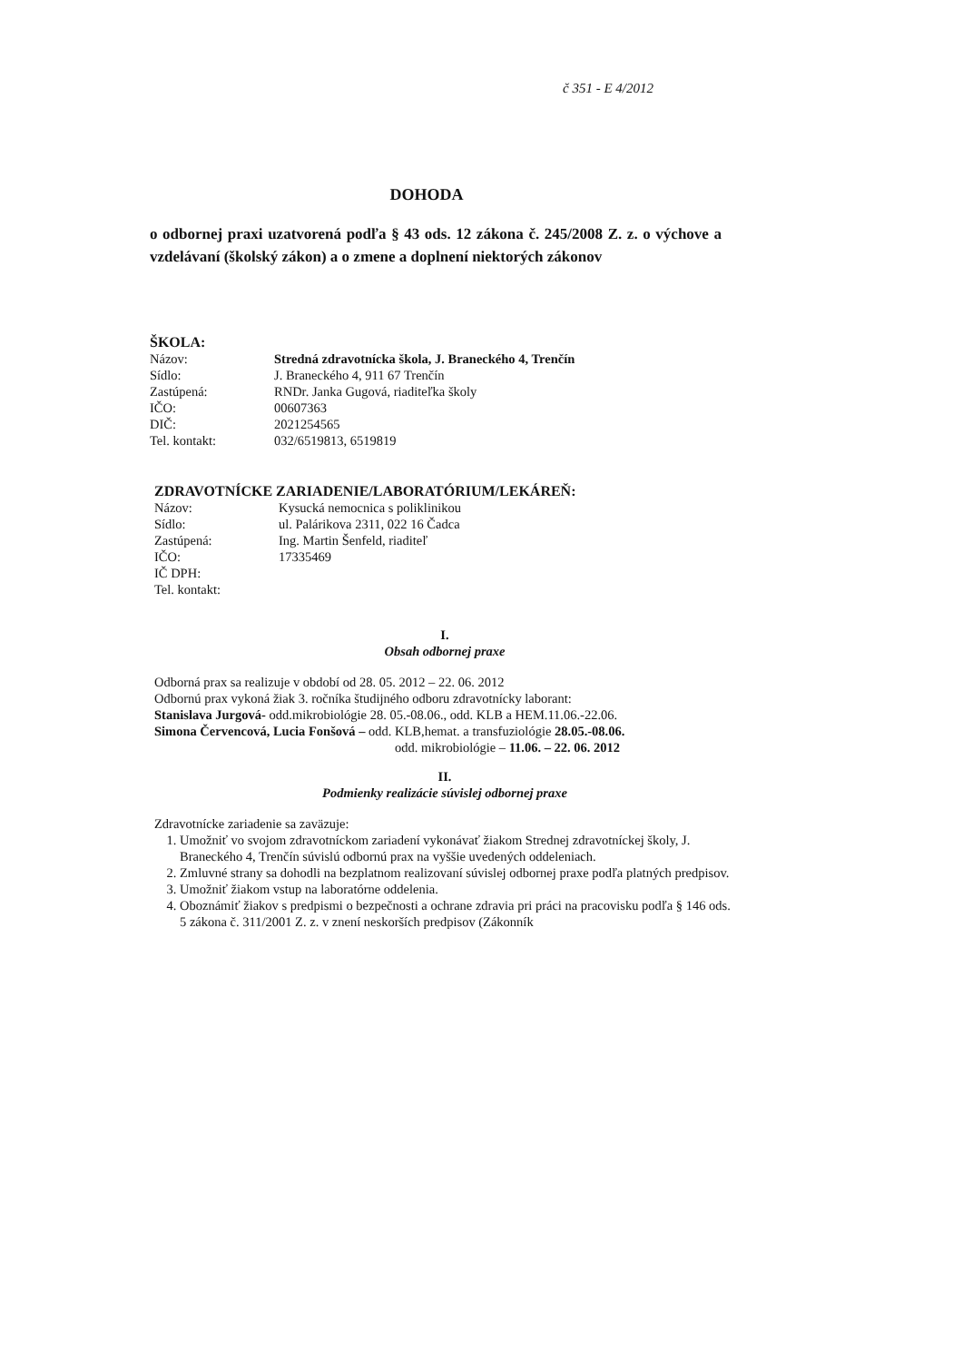č 351 - E 4/2012
DOHODA
o odbornej praxi uzatvorená podľa § 43 ods. 12 zákona č. 245/2008 Z. z. o výchove a vzdelávaní (školský zákon) a o zmene a doplnení niektorých zákonov
ŠKOLA:
Názov: Stredná zdravotnícka škola, J. Braneckého 4, Trenčín
Sídlo: J. Braneckého 4, 911 67 Trenčín
Zastúpená: RNDr. Janka Gugová, riaditeľka školy
IČO: 00607363
DIČ: 2021254565
Tel. kontakt: 032/6519813, 6519819
ZDRAVOTNÍCKE ZARIADENIE/LABORATÓRIUM/LEKÁREŇ:
Názov: Kysucká nemocnica s poliklinikou
Sídlo: ul. Palárikova 2311, 022 16 Čadca
Zastúpená: Ing. Martin Šenfeld, riaditeľ
IČO: 17335469
IČ DPH:
Tel. kontakt:
I.
Obsah odbornej praxe
Odborná prax sa realizuje v období od 28. 05. 2012 – 22. 06. 2012
Odbornú prax vykoná žiak 3. ročníka študijného odboru zdravotnícky laborant:
Stanislava Jurgová- odd.mikrobiológie 28. 05.-08.06., odd. KLB a HEM.11.06.-22.06.
Simona Červencová, Lucia Fonšová – odd. KLB,hemat. a transfuziológie 28.05.-08.06.
odd. mikrobiológie – 11.06. – 22. 06. 2012
II.
Podmienky realizácie súvislej odbornej praxe
Zdravotnícke zariadenie sa zaväzuje:
1. Umožniť vo svojom zdravotníckom zariadení vykonávať žiakom Strednej zdravotníckej školy, J. Braneckého 4, Trenčín súvislú odbornú prax na vyššie uvedených oddeleniach.
2. Zmluvné strany sa dohodli na bezplatnom realizovaní súvislej odbornej praxe podľa platných predpisov.
3. Umožniť žiakom vstup na laboratórne oddelenia.
4. Oboznámiť žiakov s predpismi o bezpečnosti a ochrane zdravia pri práci na pracovisku podľa § 146 ods. 5 zákona č. 311/2001 Z. z. v znení neskorších predpisov (Zákonník